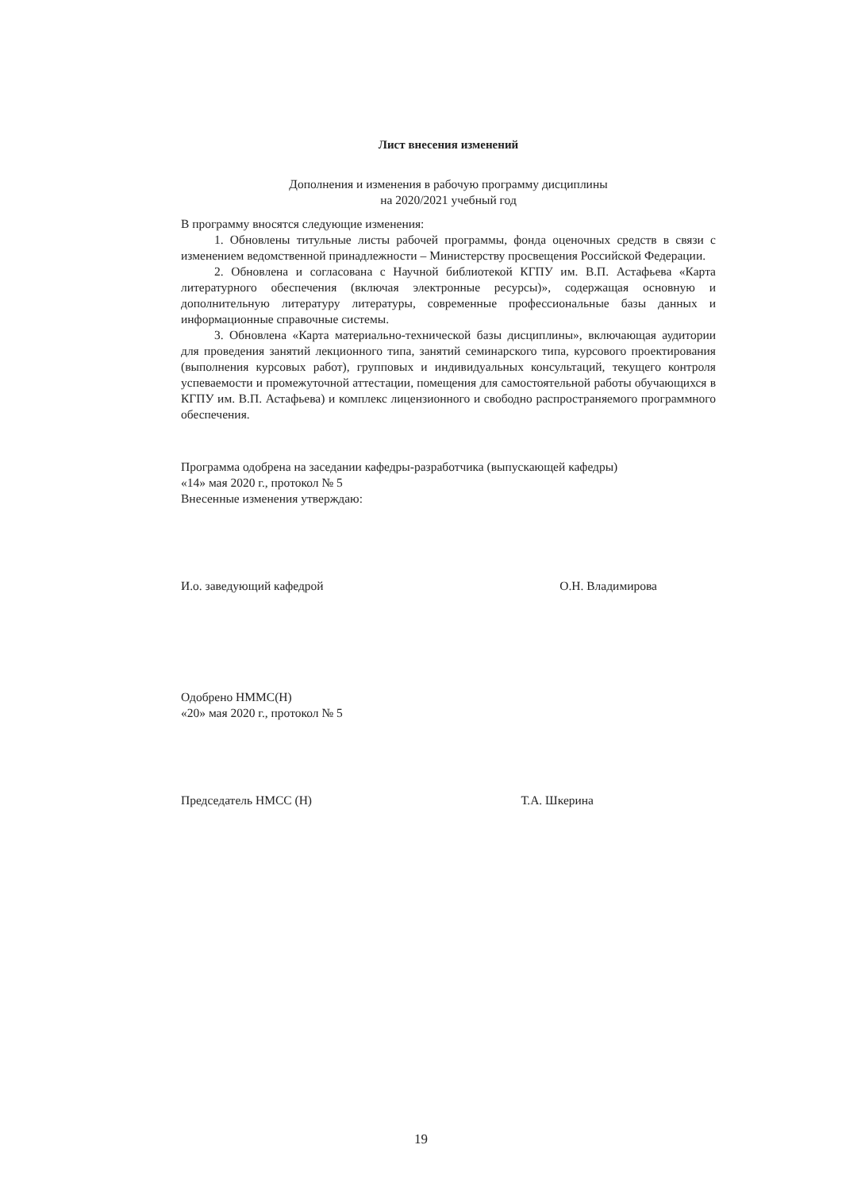Лист внесения изменений
Дополнения и изменения в рабочую программу дисциплины
на 2020/2021 учебный год
В программу вносятся следующие изменения:
1. Обновлены титульные листы рабочей программы, фонда оценочных средств в связи с изменением ведомственной принадлежности – Министерству просвещения Российской Федерации.
2. Обновлена и согласована с Научной библиотекой КГПУ им. В.П. Астафьева «Карта литературного обеспечения (включая электронные ресурсы)», содержащая основную и дополнительную литературу литературы, современные профессиональные базы данных и информационные справочные системы.
3. Обновлена «Карта материально-технической базы дисциплины», включающая аудитории для проведения занятий лекционного типа, занятий семинарского типа, курсового проектирования (выполнения курсовых работ), групповых и индивидуальных консультаций, текущего контроля успеваемости и промежуточной аттестации, помещения для самостоятельной работы обучающихся в КГПУ им. В.П. Астафьева) и комплекс лицензионного и свободно распространяемого программного обеспечения.
Программа одобрена на заседании кафедры-разработчика (выпускающей кафедры)
«14» мая 2020 г., протокол № 5
Внесенные изменения утверждаю:
И.о. заведующий кафедрой О.Н. Владимирова
Одобрено НММС(Н)
«20» мая 2020 г., протокол № 5
Председатель НМСС (Н) Т.А. Шкерина
19